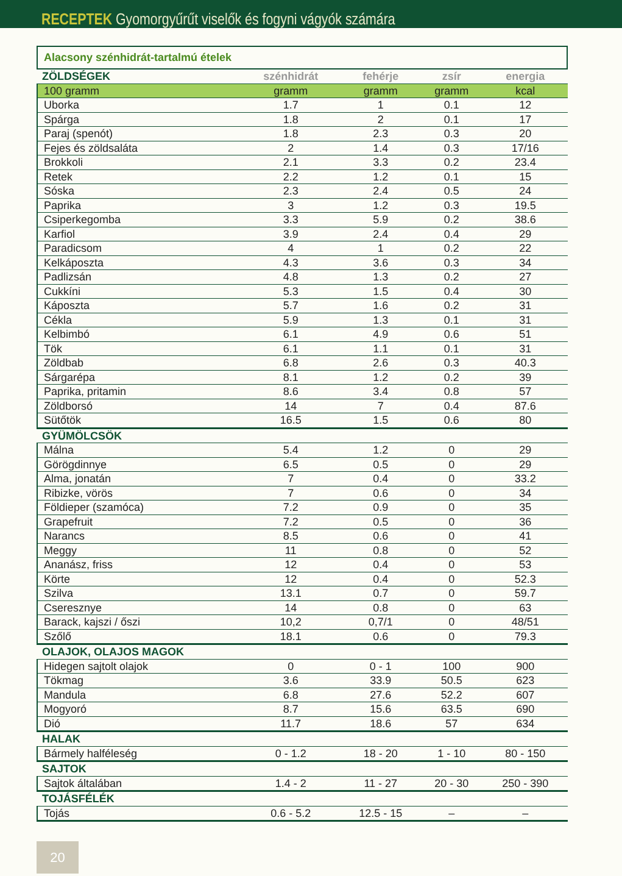RECEPTEK Gyomorgyűrűt viselők és fogyni vágyók számára
Alacsony szénhidrát-tartalmú ételek
| ZÖLDSÉGEK | szénhidrát | fehérje | zsír | energia |
| --- | --- | --- | --- | --- |
| 100 gramm | gramm | gramm | gramm | kcal |
| Uborka | 1.7 | 1 | 0.1 | 12 |
| Spárga | 1.8 | 2 | 0.1 | 17 |
| Paraj (spenót) | 1.8 | 2.3 | 0.3 | 20 |
| Fejes és zöldsaláta | 2 | 1.4 | 0.3 | 17/16 |
| Brokkoli | 2.1 | 3.3 | 0.2 | 23.4 |
| Retek | 2.2 | 1.2 | 0.1 | 15 |
| Sóska | 2.3 | 2.4 | 0.5 | 24 |
| Paprika | 3 | 1.2 | 0.3 | 19.5 |
| Csiperkegomba | 3.3 | 5.9 | 0.2 | 38.6 |
| Karfiol | 3.9 | 2.4 | 0.4 | 29 |
| Paradicsom | 4 | 1 | 0.2 | 22 |
| Kelkáposzta | 4.3 | 3.6 | 0.3 | 34 |
| Padlizsán | 4.8 | 1.3 | 0.2 | 27 |
| Cukkíni | 5.3 | 1.5 | 0.4 | 30 |
| Káposzta | 5.7 | 1.6 | 0.2 | 31 |
| Cékla | 5.9 | 1.3 | 0.1 | 31 |
| Kelbimbó | 6.1 | 4.9 | 0.6 | 51 |
| Tök | 6.1 | 1.1 | 0.1 | 31 |
| Zöldbab | 6.8 | 2.6 | 0.3 | 40.3 |
| Sárgarépa | 8.1 | 1.2 | 0.2 | 39 |
| Paprika, pritamin | 8.6 | 3.4 | 0.8 | 57 |
| Zöldborsó | 14 | 7 | 0.4 | 87.6 |
| Sütőtök | 16.5 | 1.5 | 0.6 | 80 |
| GYÜMÖLCSÖK | | | | |
| Málna | 5.4 | 1.2 | 0 | 29 |
| Görögdinnye | 6.5 | 0.5 | 0 | 29 |
| Alma, jonatán | 7 | 0.4 | 0 | 33.2 |
| Ribizke, vörös | 7 | 0.6 | 0 | 34 |
| Földieper (szamóca) | 7.2 | 0.9 | 0 | 35 |
| Grapefruit | 7.2 | 0.5 | 0 | 36 |
| Narancs | 8.5 | 0.6 | 0 | 41 |
| Meggy | 11 | 0.8 | 0 | 52 |
| Ananász, friss | 12 | 0.4 | 0 | 53 |
| Körte | 12 | 0.4 | 0 | 52.3 |
| Szilva | 13.1 | 0.7 | 0 | 59.7 |
| Cseresznye | 14 | 0.8 | 0 | 63 |
| Barack, kajszi / őszi | 10,2 | 0,7/1 | 0 | 48/51 |
| Szőlő | 18.1 | 0.6 | 0 | 79.3 |
| OLAJOK, OLAJOS MAGOK | | | | |
| Hidegen sajtolt olajok | 0 | 0 - 1 | 100 | 900 |
| Tökmag | 3.6 | 33.9 | 50.5 | 623 |
| Mandula | 6.8 | 27.6 | 52.2 | 607 |
| Mogyoró | 8.7 | 15.6 | 63.5 | 690 |
| Dió | 11.7 | 18.6 | 57 | 634 |
| HALAK | | | | |
| Bármely halféleség | 0 - 1.2 | 18 - 20 | 1 - 10 | 80 - 150 |
| SAJTOK | | | | |
| Sajtok általában | 1.4 - 2 | 11 - 27 | 20 - 30 | 250 - 390 |
| TOJÁSFÉLÉK | | | | |
| Tojás | 0.6 - 5.2 | 12.5 - 15 | – | – |
20